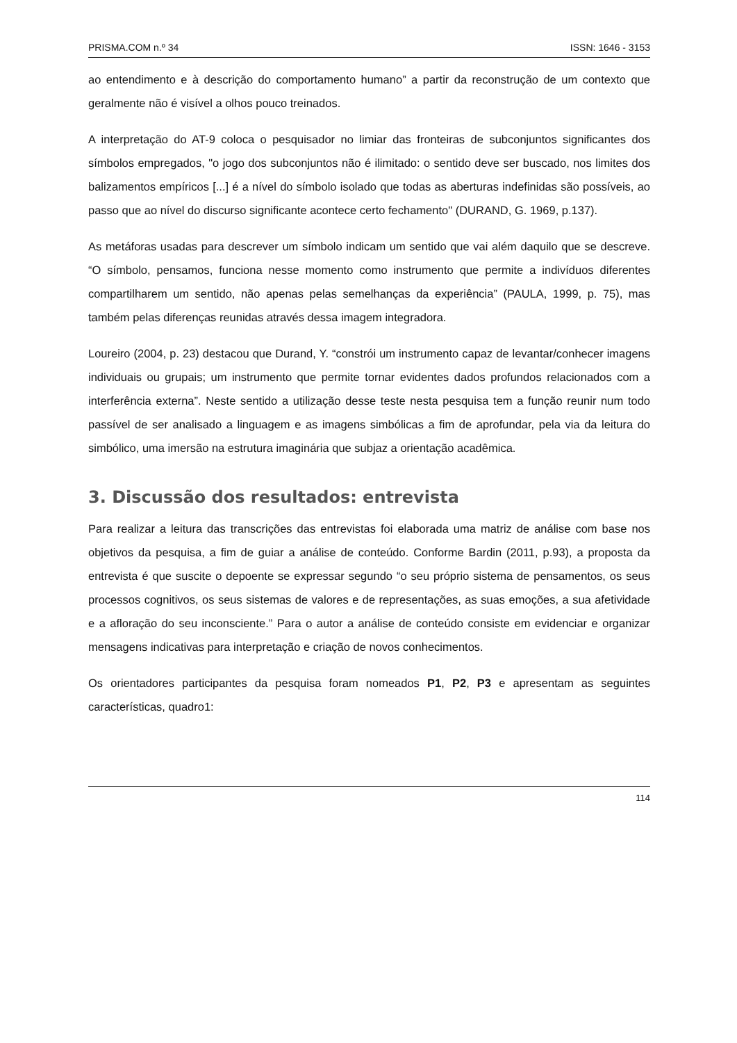PRISMA.COM n.º 34 ISSN: 1646 - 3153
ao entendimento e à descrição do comportamento humano” a partir da reconstrução de um contexto que geralmente não é visível a olhos pouco treinados.
A interpretação do AT-9 coloca o pesquisador no limiar das fronteiras de subconjuntos significantes dos símbolos empregados, "o jogo dos subconjuntos não é ilimitado: o sentido deve ser buscado, nos limites dos balizamentos empíricos [...] é a nível do símbolo isolado que todas as aberturas indefinidas são possíveis, ao passo que ao nível do discurso significante acontece certo fechamento" (DURAND, G. 1969, p.137).
As metáforas usadas para descrever um símbolo indicam um sentido que vai além daquilo que se descreve. “O símbolo, pensamos, funciona nesse momento como instrumento que permite a indivíduos diferentes compartilharem um sentido, não apenas pelas semelhanças da experiência” (PAULA, 1999, p. 75), mas também pelas diferenças reunidas através dessa imagem integradora.
Loureiro (2004, p. 23) destacou que Durand, Y. “constrói um instrumento capaz de levantar/conhecer imagens individuais ou grupais; um instrumento que permite tornar evidentes dados profundos relacionados com a interferência externa”. Neste sentido a utilização desse teste nesta pesquisa tem a função reunir num todo passível de ser analisado a linguagem e as imagens simbólicas a fim de aprofundar, pela via da leitura do simbólico, uma imersão na estrutura imaginária que subjaz a orientação acadêmica.
3. Discussão dos resultados: entrevista
Para realizar a leitura das transcrições das entrevistas foi elaborada uma matriz de análise com base nos objetivos da pesquisa, a fim de guiar a análise de conteúdo. Conforme Bardin (2011, p.93), a proposta da entrevista é que suscite o depoente se expressar segundo “o seu próprio sistema de pensamentos, os seus processos cognitivos, os seus sistemas de valores e de representações, as suas emoções, a sua afetividade e a afloração do seu inconsciente.” Para o autor a análise de conteúdo consiste em evidenciar e organizar mensagens indicativas para interpretação e criação de novos conhecimentos.
Os orientadores participantes da pesquisa foram nomeados P1, P2, P3 e apresentam as seguintes características, quadro1:
114